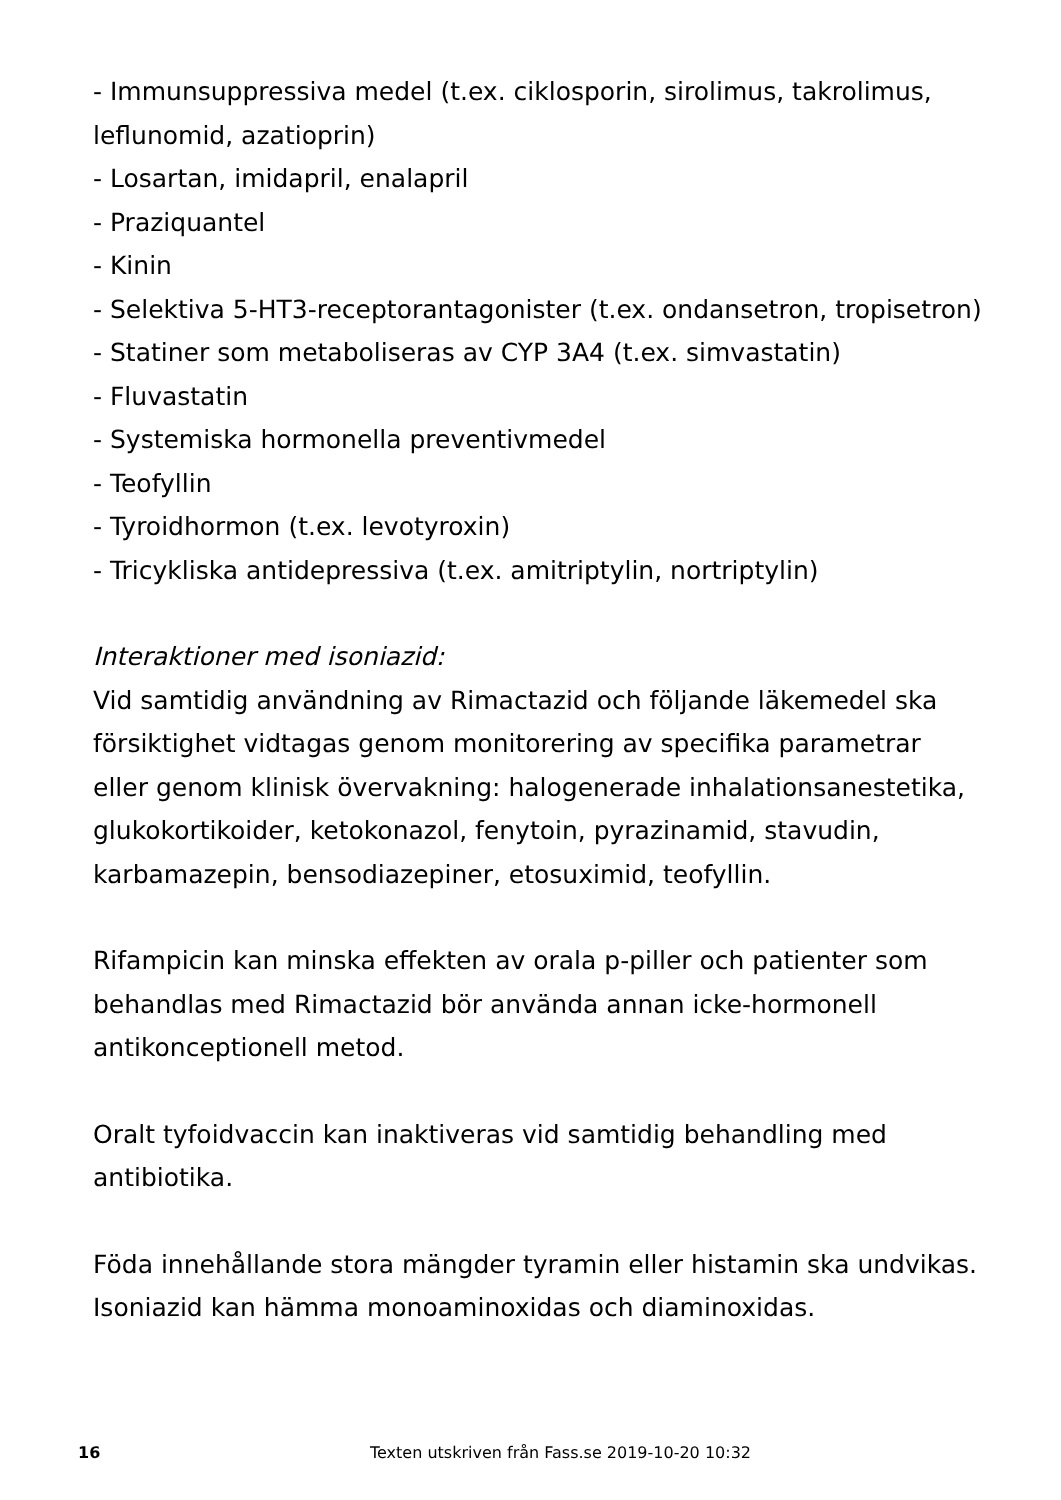- Immunsuppressiva medel (t.ex. ciklosporin, sirolimus, takrolimus, leflunomid, azatioprin)
- Losartan, imidapril, enalapril
- Praziquantel
- Kinin
- Selektiva 5-HT3-receptorantagonister (t.ex. ondansetron, tropisetron)
- Statiner som metaboliseras av CYP 3A4 (t.ex. simvastatin)
- Fluvastatin
- Systemiska hormonella preventivmedel
- Teofyllin
- Tyroidhormon (t.ex. levotyroxin)
- Tricykliska antidepressiva (t.ex. amitriptylin, nortriptylin)
Interaktioner med isoniazid:
Vid samtidig användning av Rimactazid och följande läkemedel ska försiktighet vidtagas genom monitorering av specifika parametrar eller genom klinisk övervakning: halogenerade inhalationsanestetika, glukokortikoider, ketokonazol, fenytoin, pyrazinamid, stavudin, karbamazepin, bensodiazepiner, etosuximid, teofyllin.
Rifampicin kan minska effekten av orala p-piller och patienter som behandlas med Rimactazid bör använda annan icke-hormonell antikonceptionell metod.
Oralt tyfoidvaccin kan inaktiveras vid samtidig behandling med antibiotika.
Föda innehållande stora mängder tyramin eller histamin ska undvikas. Isoniazid kan hämma monoaminoxidas och diaminoxidas.
16 Texten utskriven från Fass.se 2019-10-20 10:32